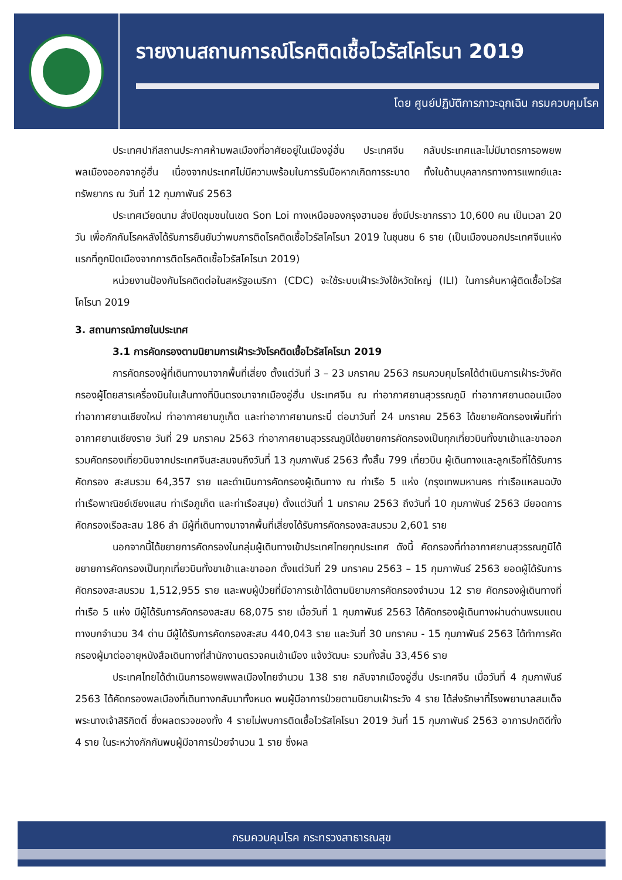รายงานสถานการณ์โรคติดเชื้อไวรัสโคโรนา 2019
โดย ศูนย์ปฏิบัติการภาวะฉุกเฉิน กรมควบคุมโรค
ประเทศปากีสถานประกาศห้ามพลเมืองที่อาศัยอยู่ในเมืองอู่ฮั่น ประเทศจีน กลับประเทศและไม่มีมาตรการอพยพพลเมืองออกจากอู่ฮั่น เนื่องจากประเทศไม่มีความพร้อมในการรับมือหากเกิดการระบาด ทั้งในด้านบุคลากรทางการแพทย์และทรัพยากร ณ วันที่ 12 กุมภาพันธ์ 2563
ประเทศเวียดนาม สั่งปิดชุมชนในเขต Son Loi ทางเหนือของกรุงฮานอย ซึ่งมีประชากรราว 10,600 คน เป็นเวลา 20 วัน เพื่อกักกันโรคหลังได้รับการยืนยันว่าพบการติดโรคติดเชื้อไวรัสโคโรนา 2019 ในชุนชน 6 ราย (เป็นเมืองนอกประเทศจีนแห่งแรกที่ถูกปิดเมืองจากการติดโรคติดเชื้อไวรัสโคโรนา 2019)
หน่วยงานป้องกันโรคติดต่อในสหรัฐอเมริกา (CDC) จะใช้ระบบเฝ้าระวังไข้หวัดใหญ่ (ILI) ในการค้นหาผู้ติดเชื้อไวรัสโคโรนา 2019
3. สถานการณ์ภายในประเทศ
3.1 การคัดกรองตามนิยามการเฝ้าระวังโรคติดเชื้อไวรัสโคโรนา 2019
การคัดกรองผู้ที่เดินทางมาจากพื้นที่เสี่ยง ตั้งแต่วันที่ 3 – 23 มกราคม 2563 กรมควบคุมโรคได้ดำเนินการเฝ้าระวังคัดกรองผู้โดยสารเครื่องบินในเส้นทางที่บินตรงมาจากเมืองอู่ฮั่น ประเทศจีน ณ ท่าอากาศยานสุวรรณภูมิ ท่าอากาศยานดอนเมือง ท่าอากาศยานเชียงใหม่ ท่าอากาศยานภูเก็ต และท่าอากาศยานกระบี่ ต่อมาวันที่ 24 มกราคม 2563 ได้ขยายคัดกรองเพิ่มที่ท่าอากาศยานเชียงราย วันที่ 29 มกราคม 2563 ท่าอากาศยานสุวรรณภูมิได้ขยายการคัดกรองเป็นทุกเที่ยวบินทั้งขาเข้าและขาออก รวมคัดกรองเที่ยวบินจากประเทศจีนสะสมจนถึงวันที่ 13 กุมภาพันธ์ 2563 ทั้งสิ้น 799 เที่ยวบิน ผู้เดินทางและลูกเรือที่ได้รับการคัดกรอง สะสมรวม 64,357 ราย และดำเนินการคัดกรองผู้เดินทาง ณ ท่าเรือ 5 แห่ง (กรุงเทพมหานคร ท่าเรือแหลมฉบัง ท่าเรือพาณิชย์เชียงแสน ท่าเรือภูเก็ต และท่าเรือสมุย) ตั้งแต่วันที่ 1 มกราคม 2563 ถึงวันที่ 10 กุมภาพันธ์ 2563 มียอดการคัดกรองเรือสะสม 186 ลำ มีผู้ที่เดินทางมาจากพื้นที่เสี่ยงได้รับการคัดกรองสะสมรวม 2,601 ราย
นอกจากนี้ได้ขยายการคัดกรองในกลุ่มผู้เดินทางเข้าประเทศไทยทุกประเทศ ดังนี้ คัดกรองที่ท่าอากาศยานสุวรรณภูมิได้ขยายการคัดกรองเป็นทุกเที่ยวบินทั้งขาเข้าและขาออก ตั้งแต่วันที่ 29 มกราคม 2563 – 15 กุมภาพันธ์ 2563 ยอดผู้ได้รับการคัดกรองสะสมรวม 1,512,955 ราย และพบผู้ป่วยที่มีอาการเข้าได้ตามนิยามการคัดกรองจำนวน 12 ราย คัดกรองผู้เดินทางที่ท่าเรือ 5 แห่ง มีผู้ได้รับการคัดกรองสะสม 68,075 ราย เมื่อวันที่ 1 กุมภาพันธ์ 2563 ได้คัดกรองผู้เดินทางผ่านด่านพรมแดนทางบกจำนวน 34 ด่าน มีผู้ได้รับการคัดกรองสะสม 440,043 ราย และวันที่ 30 มกราคม - 15 กุมภาพันธ์ 2563 ได้ทำการคัดกรองผู้มาต่ออายุหนังสือเดินทางที่สำนักงานตรวจคนเข้าเมือง แจ้งวัฒนะ รวมทั้งสิ้น 33,456 ราย
ประเทศไทยได้ดำเนินการอพยพพลเมืองไทยจำนวน 138 ราย กลับจากเมืองอู่ฮั่น ประเทศจีน เมื่อวันที่ 4 กุมภาพันธ์ 2563 ได้คัดกรองพลเมืองที่เดินทางกลับมาทั้งหมด พบผู้มีอาการป่วยตามนิยามเฝ้าระวัง 4 ราย ได้ส่งรักษาที่โรงพยาบาลสมเด็จพระนางเจ้าสิริกิตติ์ ซึ่งผลตรวจของทั้ง 4 รายไม่พบการติดเชื้อไวรัสโคโรนา 2019 วันที่ 15 กุมภาพันธ์ 2563 อาการปกติดีทั้ง 4 ราย ในระหว่างกักกันพบผู้มีอาการป่วยจำนวน 1 ราย ซึ่งผล
กรมควบคุมโรค กระทรวงสาธารณสุข